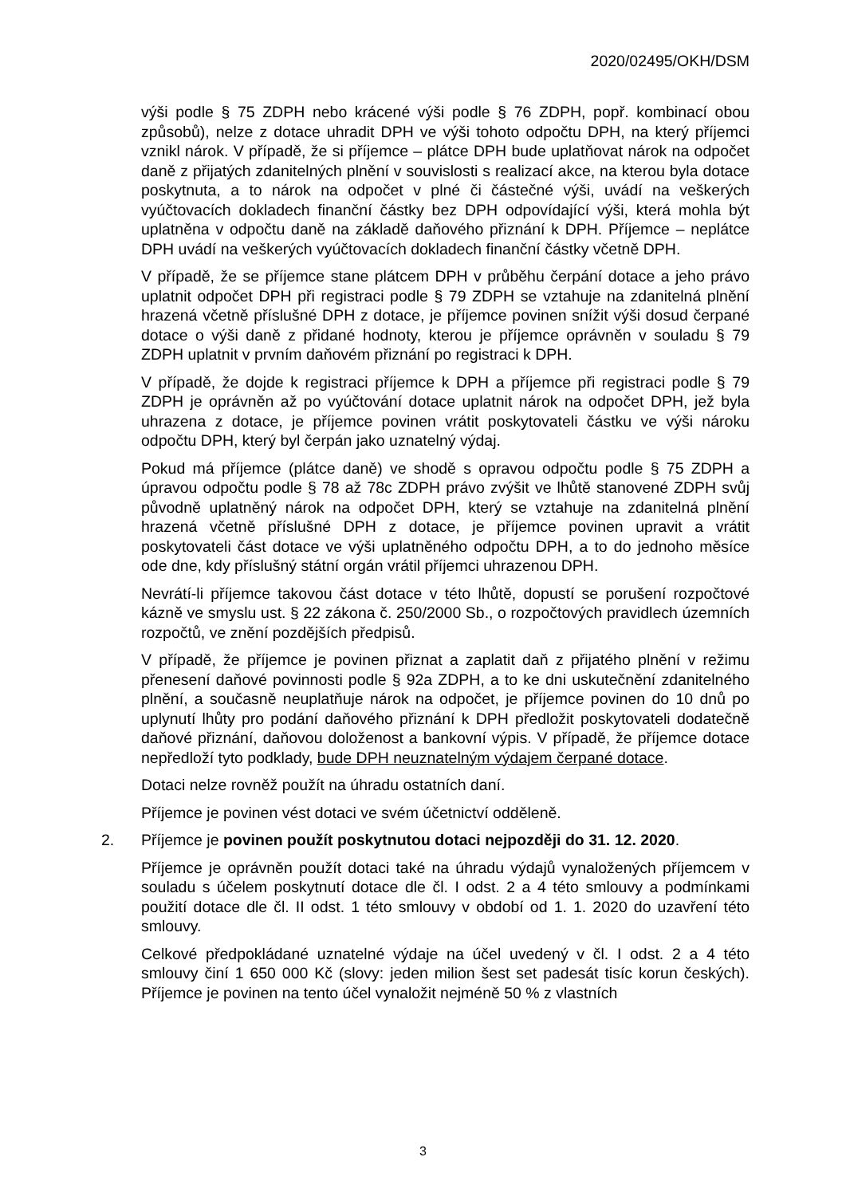2020/02495/OKH/DSM
výši podle § 75 ZDPH nebo krácené výši podle § 76 ZDPH, popř. kombinací obou způsobů), nelze z dotace uhradit DPH ve výši tohoto odpočtu DPH, na který příjemci vznikl nárok. V případě, že si příjemce – plátce DPH bude uplatňovat nárok na odpočet daně z přijatých zdanitelných plnění v souvislosti s realizací akce, na kterou byla dotace poskytnuta, a to nárok na odpočet v plné či částečné výši, uvádí na veškerých vyúčtovacích dokladech finanční částky bez DPH odpovídající výši, která mohla být uplatněna v odpočtu daně na základě daňového přiznání k DPH. Příjemce – neplátce DPH uvádí na veškerých vyúčtovacích dokladech finanční částky včetně DPH.
V případě, že se příjemce stane plátcem DPH v průběhu čerpání dotace a jeho právo uplatnit odpočet DPH při registraci podle § 79 ZDPH se vztahuje na zdanitelná plnění hrazená včetně příslušné DPH z dotace, je příjemce povinen snížit výši dosud čerpané dotace o výši daně z přidané hodnoty, kterou je příjemce oprávněn v souladu § 79 ZDPH uplatnit v prvním daňovém přiznání po registraci k DPH.
V případě, že dojde k registraci příjemce k DPH a příjemce při registraci podle § 79 ZDPH je oprávněn až po vyúčtování dotace uplatnit nárok na odpočet DPH, jež byla uhrazena z dotace, je příjemce povinen vrátit poskytovateli částku ve výši nároku odpočtu DPH, který byl čerpán jako uznatelný výdaj.
Pokud má příjemce (plátce daně) ve shodě s opravou odpočtu podle § 75 ZDPH a úpravou odpočtu podle § 78 až 78c ZDPH právo zvýšit ve lhůtě stanovené ZDPH svůj původně uplatněný nárok na odpočet DPH, který se vztahuje na zdanitelná plnění hrazená včetně příslušné DPH z dotace, je příjemce povinen upravit a vrátit poskytovateli část dotace ve výši uplatněného odpočtu DPH, a to do jednoho měsíce ode dne, kdy příslušný státní orgán vrátil příjemci uhrazenou DPH.
Nevrátí-li příjemce takovou část dotace v této lhůtě, dopustí se porušení rozpočtové kázně ve smyslu ust. § 22 zákona č. 250/2000 Sb., o rozpočtových pravidlech územních rozpočtů, ve znění pozdějších předpisů.
V případě, že příjemce je povinen přiznat a zaplatit daň z přijatého plnění v režimu přenesení daňové povinnosti podle § 92a ZDPH, a to ke dni uskutečnění zdanitelného plnění, a současně neuplatňuje nárok na odpočet, je příjemce povinen do 10 dnů po uplynutí lhůty pro podání daňového přiznání k DPH předložit poskytovateli dodatečně daňové přiznání, daňovou doloženost a bankovní výpis. V případě, že příjemce dotace nepředloží tyto podklady, bude DPH neuznatelným výdajem čerpané dotace.
Dotaci nelze rovněž použít na úhradu ostatních daní.
Příjemce je povinen vést dotaci ve svém účetnictví odděleně.
2. Příjemce je povinen použít poskytnutou dotaci nejpozději do 31. 12. 2020.
Příjemce je oprávněn použít dotaci také na úhradu výdajů vynaložených příjemcem v souladu s účelem poskytnutí dotace dle čl. I odst. 2 a 4 této smlouvy a podmínkami použití dotace dle čl. II odst. 1 této smlouvy v období od 1. 1. 2020 do uzavření této smlouvy.
Celkové předpokládané uznatelné výdaje na účel uvedený v čl. I odst. 2 a 4 této smlouvy činí 1 650 000 Kč (slovy: jeden milion šest set padesát tisíc korun českých). Příjemce je povinen na tento účel vynaložit nejméně 50 % z vlastních
3